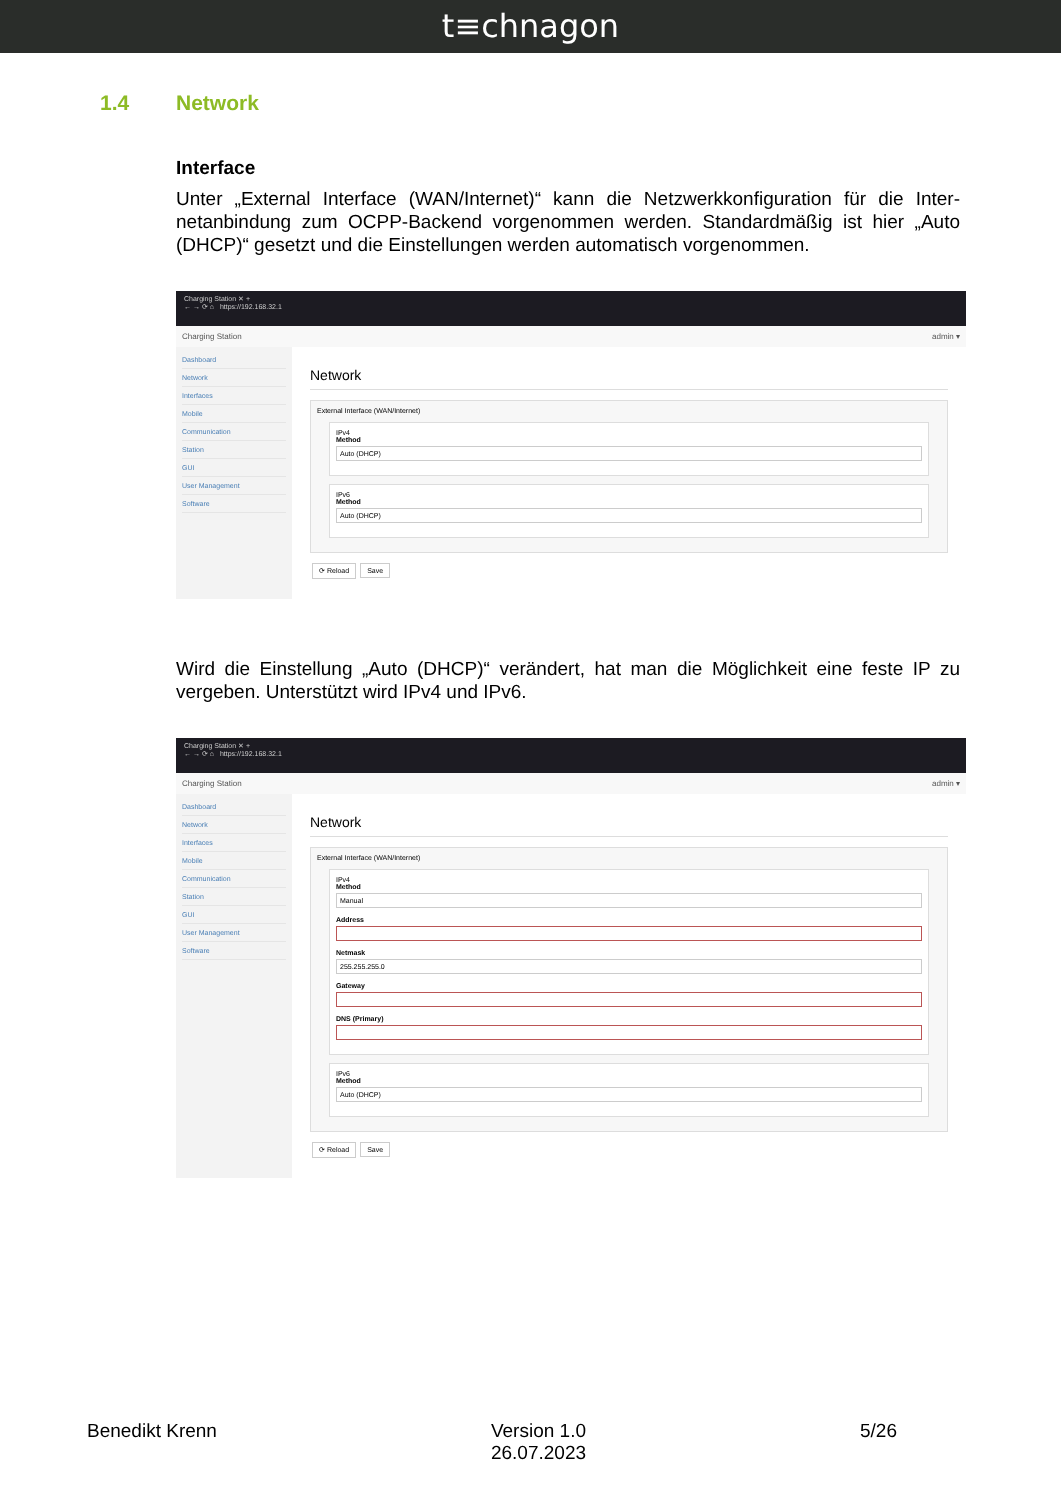t≡chnagon
1.4 Network
Interface
Unter „External Interface (WAN/Internet)“ kann die Netzwerkkonfiguration für die Inter­netanbindung zum OCPP-Backend vorgenommen werden. Standardmäßig ist hier „Auto (DHCP)“ gesetzt und die Einstellungen werden automatisch vorgenommen.
Charging Station ✕ +
← → ⟳ ⌂ https://192.168.32.1
Charging Station admin ▾
Dashboard
Network
Interfaces
Mobile
Communication
Station
GUI
User Management
Software
Network
External Interface (WAN/Internet)
IPv4
Method
Auto (DHCP)
IPv6
Method
Auto (DHCP)
⟳ Reload Save
Wird die Einstellung „Auto (DHCP)“ verändert, hat man die Möglichkeit eine feste IP zu vergeben. Unterstützt wird IPv4 und IPv6.
Charging Station ✕ +
← → ⟳ ⌂ https://192.168.32.1
Charging Station admin ▾
Dashboard
Network
Interfaces
Mobile
Communication
Station
GUI
User Management
Software
Network
External Interface (WAN/Internet)
IPv4
Method
Manual
Address
Netmask
255.255.255.0
Gateway
DNS (Primary)
IPv6
Method
Auto (DHCP)
⟳ Reload Save
Benedikt Krenn Version 1.0
26.07.2023 5/26